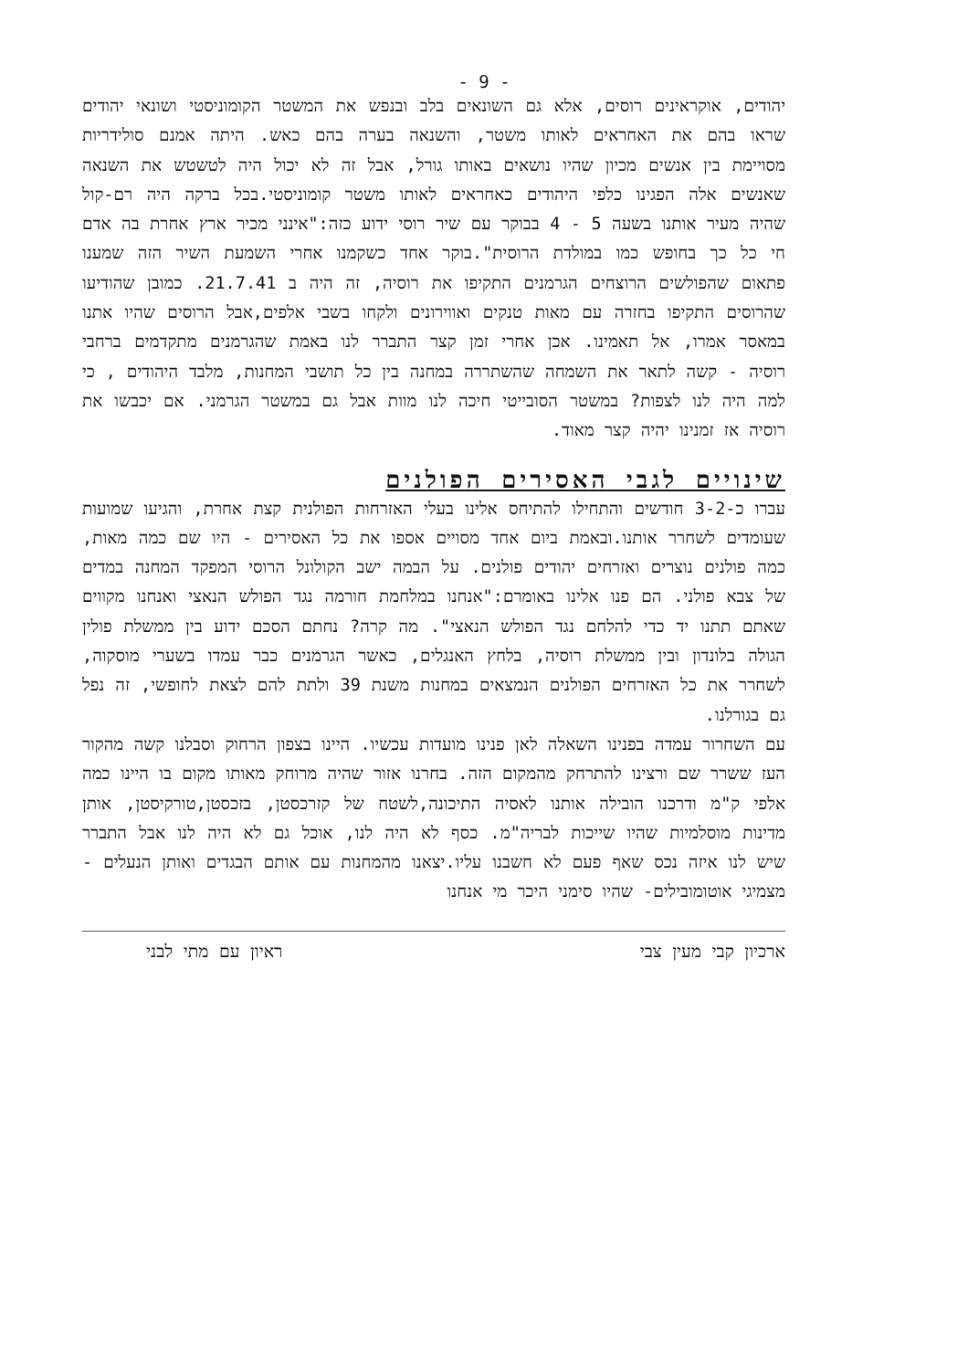- 9 -
יהודים, אוקראינים רוסים, אלא גם השונאים בלב ובנפש את המשטר הקומוניסטי ושונאי יהודים שראו בהם את האחראים לאותו משטר, והשנאה בערה בהם כאש. היתה אמנם סולידריות מסויימת בין אנשים מכיון שהיו נושאים באותו גורל, אבל זה לא יכול היה לטשטש את השנאה שאנשים אלה הפגינו כלפי היהודים כאחראים לאותו משטר קומוניסטי.בכל ברקה היה רם-קול שהיה מעיר אותנו בשעה 5 - 4 בבוקר עם שיר רוסי ידוע כזה:"אינני מכיר ארץ אחרת בה אדם חי כל כך בחופש כמו במולדת הרוסית".בוקר אחד כשקמנו אחרי השמעת השיר הזה שמענו פתאום שהפולשים הרוצחים הגרמנים התקיפו את רוסיה, זה היה ב 21.7.41. כמובן שהודיעו שהרוסים התקיפו בחזרה עם מאות טנקים ואווירונים ולקחו בשבי אלפים,אבל הרוסים שהיו אתנו במאסר אמרו, אל תאמינו. אכן אחרי זמן קצר התברר לנו באמת שהגרמנים מתקדמים ברחבי רוסיה - קשה לתאר את השמחה שהשתררה במחנה בין כל תושבי המחנות, מלבד היהודים , כי למה היה לנו לצפות? במשטר הסובייטי חיכה לנו מוות אבל גם במשטר הגרמני. אם יכבשו את רוסיה אז זמנינו יהיה קצר מאוד.
שינויים לגבי האסירים הפולנים
עברו כ-3-2 חודשים והתחילו להתיחס אלינו בעלי האזרחות הפולנית קצת אחרת, והגיעו שמועות שעומדים לשחרר אותנו.ובאמת ביום אחד מסויים אספו את כל האסירים - היו שם כמה מאות, כמה פולנים נוצרים ואזרחים יהודים פולנים. על הבמה ישב הקולונל הרוסי המפקד המחנה במדים של צבא פולני. הם פנו אלינו באומרם:"אנחנו במלחמת חורמה נגד הפולש הנאצי ואנחנו מקווים שאתם תתנו יד כדי להלחם נגד הפולש הנאצי". מה קרה? נחתם הסכם ידוע בין ממשלת פולין הגולה בלונדון ובין ממשלת רוסיה, בלחץ האנגלים, כאשר הגרמנים כבר עמדו בשערי מוסקוה, לשחרר את כל האזרחים הפולנים הנמצאים במחנות משנת 39 ולתת להם לצאת לחופשי, זה נפל גם בגורלנו.
עם השחרור עמדה בפנינו השאלה לאן פנינו מועדות עכשיו. היינו בצפון הרחוק וסבלנו קשה מהקור העז ששרר שם ורצינו להתרחק מהמקום הזה. בחרנו אזור שהיה מרוחק מאותו מקום בו היינו כמה אלפי ק"מ ודרכנו הובילה אותנו לאסיה התיכונה,לשטח של קזרכסטן, בזכסטן,טורקיסטן, אותן מדינות מוסלמיות שהיו שייכות לבריה"מ. כסף לא היה לנו, אוכל גם לא היה לנו אבל התברר שיש לנו איזה נכס שאף פעם לא חשבנו עליו.יצאנו מהמחנות עם אותם הבגדים ואותן הנעלים -מצמיגי אוטומובילים- שהיו סימני היכר מי אנחנו
ארכיון קבי מעין צבי ראיון עם מתי לבני